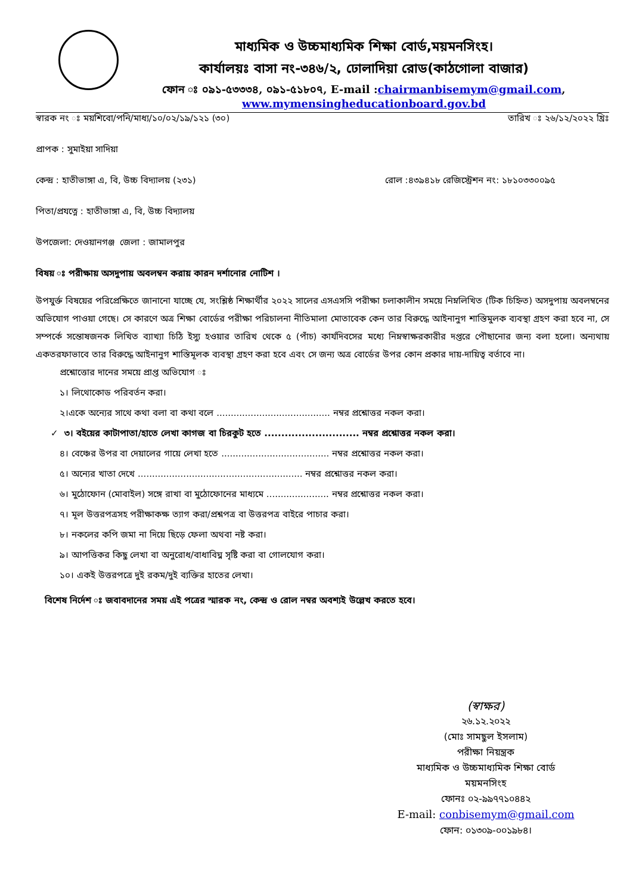মাধ্যমিক ও উচ্চমাধ্যমিক শিক্ষা বোর্ড,ময়মনসিংহ।
কার্যালয়ঃ বাসা নং-৩৪৬/২, ঢোলাদিয়া রোড(কাঠগোলা বাজার)
ফোন ঃ ০৯১-৫৩৩৩৪, ০৯১-৫১৮০৭, E-mail :chairmanbisemym@gmail.com,
www.mymensingheducationboard.gov.bd
স্বারক নং ঃ ময়শিবো/পনি/মাধ্য/১০/০২/১৯/১২১ (৩০) তারিখ ঃ ২৬/১২/২০২২ খ্রিঃ
প্রাপক : সুমাইয়া সাদিয়া
কেন্দ্র : হাতীভাঙ্গা এ, বি, উচ্চ বিদ্যালয় (২৩১) রোল :৪৩৯৪১৮ রেজিস্ট্রেশন নং: ১৮১০৩৩০০৯৫
পিতা/প্রযত্নে : হাতীভাঙ্গা এ, বি, উচ্চ বিদ্যালয়
উপজেলা: দেওয়ানগঞ্জ জেলা : জামালপুর
বিষয় ঃ পরীক্ষায় অসদুপায় অবলম্বন করায় কারন দর্শানোর নোটিশ ।
উপযুর্ক্ত বিষয়ের পরিপ্রেক্ষিতে জানানো যাচ্ছে যে, সংশ্লিষ্ঠ শিক্ষার্থীর ২০২২ সালের এসএসসি পরীক্ষা চলাকালীন সময়ে নিম্নলিখিত (টিক চিহ্নিত) অসদুপায় অবলম্বনের অভিযোগ পাওয়া গেছে। সে কারণে অত্র শিক্ষা বোর্ডের পরীক্ষা পরিচালনা নীতিমালা মোতাবেক কেন তার বিরুদ্ধে আইনানুগ শাস্তিমুলক ব্যবস্থা গ্রহণ করা হবে না, সে সম্পর্কে সন্তোষজনক লিখিত ব্যাখ্যা চিঠি ইস্যু হওয়ার তারিখ থেকে ৫ (পাঁচ) কার্যদিবসের মধ্যে নিম্নস্বাক্ষরকারীর দপ্তরে পৌছানোর জন্য বলা হলো। অন্যথায় একতরফাভাবে তার বিরুদ্ধে আইনানুগ শাস্তিমূলক ব্যবস্থা গ্রহণ করা হবে এবং সে জন্য অত্র বোর্ডের উপর কোন প্রকার দায়-দায়িত্ব বর্তাবে না।
প্রশ্নোত্তোর দানের সময়ে প্রাপ্ত অভিযোগ ঃ
১। লিথোকোড পরিবর্তন করা।
২।একে অন্যের সাথে কথা বলা বা কথা বলে ........................................ নম্বর প্রশ্নোত্তর নকল করা।
✓ ৩। বইয়ের কাটাপাতা/হাতে লেখা কাগজ বা চিরকুট হতে ............................ নম্বর প্রশ্নোত্তর নকল করা।
৪। বেঞ্চের উপর বা দেয়ালের গায়ে লেখা হতে ...................................... নম্বর প্রশ্নোত্তর নকল করা।
৫। অন্যের খাতা দেখে .......................................................... নম্বর প্রশ্নোত্তর নকল করা।
৬। মুঠোফোন (মোবাইল) সঙ্গে রাখা বা মুঠোফোনের মাধ্যমে ...................... নম্বর প্রশ্নোত্তর নকল করা।
৭। মূল উত্তরপত্রসহ পরীক্ষাকক্ষ ত্যাগ করা/প্রশ্নপত্র বা উত্তরপত্র বাইরে পাচার করা।
৮। নকলের কপি জমা না দিয়ে ছিড়ে ফেলা অথবা নষ্ট করা।
৯। আপত্তিকর কিছু লেখা বা অনুরোধ/বাধাবিঘ্ন সৃষ্টি করা বা গোলযোগ করা।
১০। একই উত্তরপত্রে দুই রকম/দুই ব্যক্তির হাতের লেখা।
বিশেষ নির্দেশ ঃ জবাবদানের সময় এই পত্রের স্মারক নং, কেন্দ্র ও রোল নম্বর অবশ্যই উল্লেখ করতে হবে।
(স্বাক্ষর)
২৬.১২.২০২২
(মোঃ সামছুল ইসলাম)
পরীক্ষা নিয়ন্ত্রক
মাধ্যমিক ও উচ্চমাধ্যমিক শিক্ষা বোর্ড
ময়মনসিংহ
ফোনঃ ০২-৯৯৭৭১০৪৪২
E-mail: conbisemym@gmail.com
ফোন: ০১৩০৯-০০১৯৮৪।